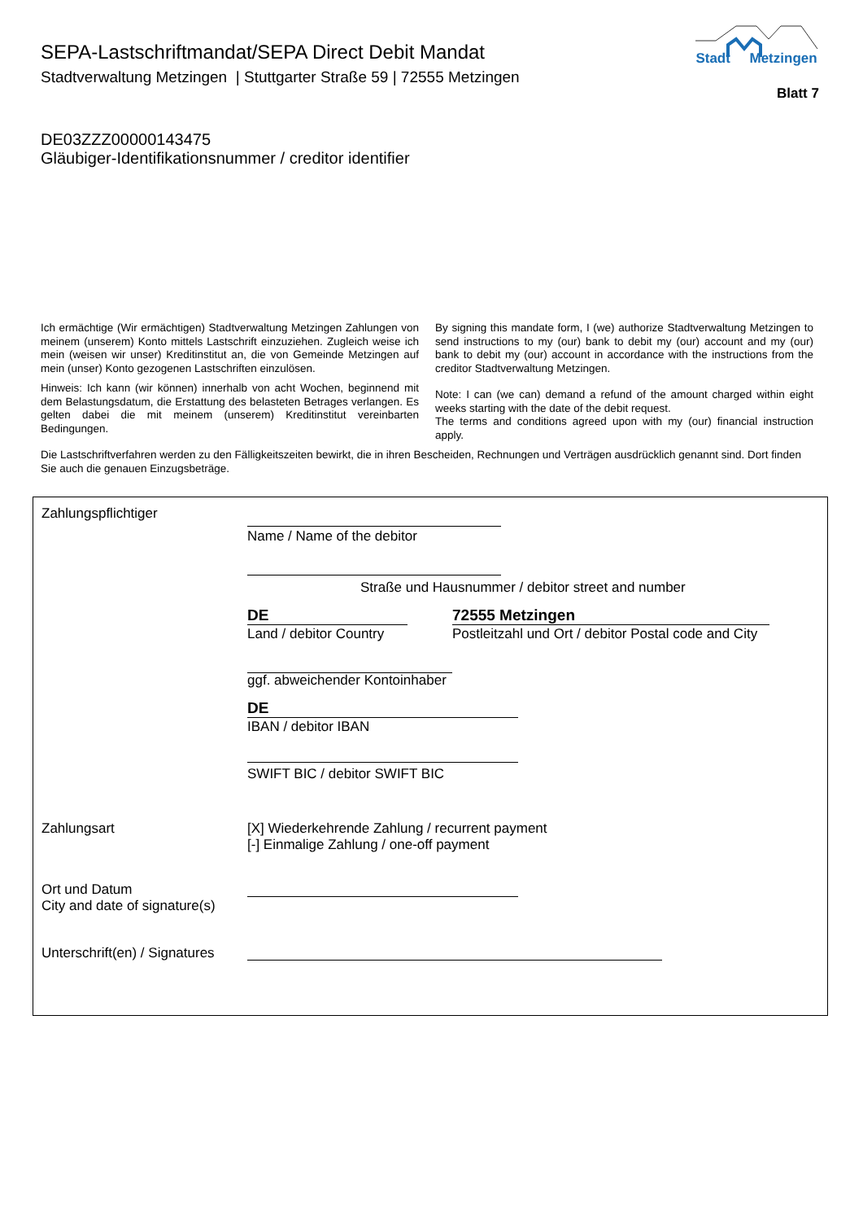SEPA-Lastschriftmandat/SEPA Direct Debit Mandat
Stadtverwaltung Metzingen | Stuttgarter Straße 59 | 72555 Metzingen
Stadt Metzingen
Blatt 7
DE03ZZZ00000143475
Gläubiger-Identifikationsnummer / creditor identifier
Ich ermächtige (Wir ermächtigen) Stadtverwaltung Metzingen Zahlungen von meinem (unserem) Konto mittels Lastschrift einzuziehen. Zugleich weise ich mein (weisen wir unser) Kreditinstitut an, die von Gemeinde Metzingen auf mein (unser) Konto gezogenen Lastschriften einzulösen.
Hinweis: Ich kann (wir können) innerhalb von acht Wochen, beginnend mit dem Belastungsdatum, die Erstattung des belasteten Betrages verlangen. Es gelten dabei die mit meinem (unserem) Kreditinstitut vereinbarten Bedingungen.
By signing this mandate form, I (we) authorize Stadtverwaltung Metzingen to send instructions to my (our) bank to debit my (our) account and my (our) bank to debit my (our) account in accordance with the instructions from the creditor Stadtverwaltung Metzingen.
Note: I can (we can) demand a refund of the amount charged within eight weeks starting with the date of the debit request.
The terms and conditions agreed upon with my (our) financial instruction apply.
Die Lastschriftverfahren werden zu den Fälligkeitszeiten bewirkt, die in ihren Bescheiden, Rechnungen und Verträgen ausdrücklich genannt sind. Dort finden Sie auch die genauen Einzugsbeträge.
Zahlungspflichtiger
Name / Name of the debitor
Straße und Hausnummer / debitor street and number
DE
Land / debitor Country
72555 Metzingen
Postleitzahl und Ort / debitor Postal code and City
ggf. abweichender Kontoinhaber
DE
IBAN / debitor IBAN
SWIFT BIC / debitor SWIFT BIC
Zahlungsart
[X] Wiederkehrende Zahlung / recurrent payment
[-] Einmalige Zahlung / one-off payment
Ort und Datum
City and date of signature(s)
Unterschrift(en) / Signatures